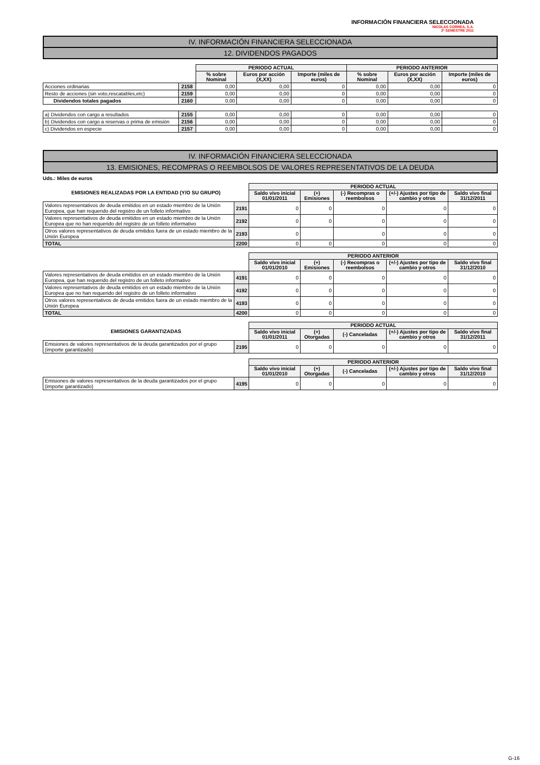INFORMACIÓN FINANCIERA SELECCIONADA
NICOLAS CORREA, S.A.
2º SEMESTRE 2011
IV. INFORMACIÓN FINANCIERA SELECCIONADA
12. DIVIDENDOS PAGADOS
| | | PERIODO ACTUAL | | | PERIODO ANTERIOR | | |
| | | % sobre Nominal | Euros por acción (X,XX) | Importe (miles de euros) | % sobre Nominal | Euros por acción (X,XX) | Importe (miles de euros) |
| Acciones ordinarias | 2158 | 0,00 | 0,00 | 0 | 0,00 | 0,00 | 0 |
| Resto de acciones (sin voto,rescatables,etc) | 2159 | 0,00 | 0,00 | 0 | 0,00 | 0,00 | 0 |
| Dividendos totales pagados | 2160 | 0,00 | 0,00 | 0 | 0,00 | 0,00 | 0 |
| a) Dividendos con cargo a resultados | 2155 | 0,00 | 0,00 | 0 | 0,00 | 0,00 | 0 |
| b) Dividendos con cargo a reservas o prima de emisión | 2156 | 0,00 | 0,00 | 0 | 0,00 | 0,00 | 0 |
| c) Dividendos en especie | 2157 | 0,00 | 0,00 | 0 | 0,00 | 0,00 | 0 |
IV. INFORMACIÓN FINANCIERA SELECCIONADA
13. EMISIONES, RECOMPRAS O REEMBOLSOS DE VALORES REPRESENTATIVOS DE LA DEUDA
Uds.: Miles de euros
| EMISIONES REALIZADAS POR LA ENTIDAD (Y/O SU GRUPO) | | PERIODO ACTUAL | | | | |
| | | Saldo vivo inicial 01/01/2011 | (+) Emisiones | (-) Recompras o reembolsos | (+/-) Ajustes por tipo de cambio y otros | Saldo vivo final 31/12/2011 |
| Valores representativos de deuda emitidos en un estado miembro de la Unión Europea, que han requerido del registro de un folleto informativo | 2191 | 0 | 0 | 0 | 0 | 0 |
| Valores representativos de deuda emitidos en un estado miembro de la Unión Europea que no han requerido del registro de un folleto informativo | 2192 | 0 | 0 | 0 | 0 | 0 |
| Otros valores representativos de deuda emitidos fuera de un estado miembro de la Unión Europea | 2193 | 0 | | 0 | 0 | 0 |
| TOTAL | 2200 | 0 | 0 | 0 | 0 | 0 |
| | | PERIODO ANTERIOR | | | | |
| | | Saldo vivo inicial 01/01/2010 | (+) Emisiones | (-) Recompras o reembolsos | (+/-) Ajustes por tipo de cambio y otros | Saldo vivo final 31/12/2010 |
| Valores representativos de deuda emitidos en un estado miembro de la Unión Europea, que han requerido del registro de un folleto informativo | 4191 | 0 | 0 | 0 | 0 | 0 |
| Valores representativos de deuda emitidos en un estado miembro de la Unión Europea que no han requerido del registro de un folleto informativo | 4192 | 0 | 0 | 0 | 0 | 0 |
| Otros valores representativos de deuda emitidos fuera de un estado miembro de la Unión Europea | 4193 | 0 | 0 | 0 | 0 | 0 |
| TOTAL | 4200 | 0 | 0 | 0 | 0 | 0 |
| EMISIONES GARANTIZADAS | | PERIODO ACTUAL | | | | |
| | | Saldo vivo inicial 01/01/2011 | (+) Otorgadas | (-) Canceladas | (+/-) Ajustes por tipo de cambio y otros | Saldo vivo final 31/12/2011 |
| Emisiones de valores representativos de la deuda garantizados por el grupo (importe garantizado) | 2195 | 0 | 0 | 0 | 0 | 0 |
| | | PERIODO ANTERIOR | | | | |
| | | Saldo vivo inicial 01/01/2010 | (+) Otorgadas | (-) Canceladas | (+/-) Ajustes por tipo de cambio y otros | Saldo vivo final 31/12/2010 |
| Emisiones de valores representativos de la deuda garantizados por el grupo (importe garantizado) | 4195 | 0 | 0 | 0 | 0 | 0 |
G-16